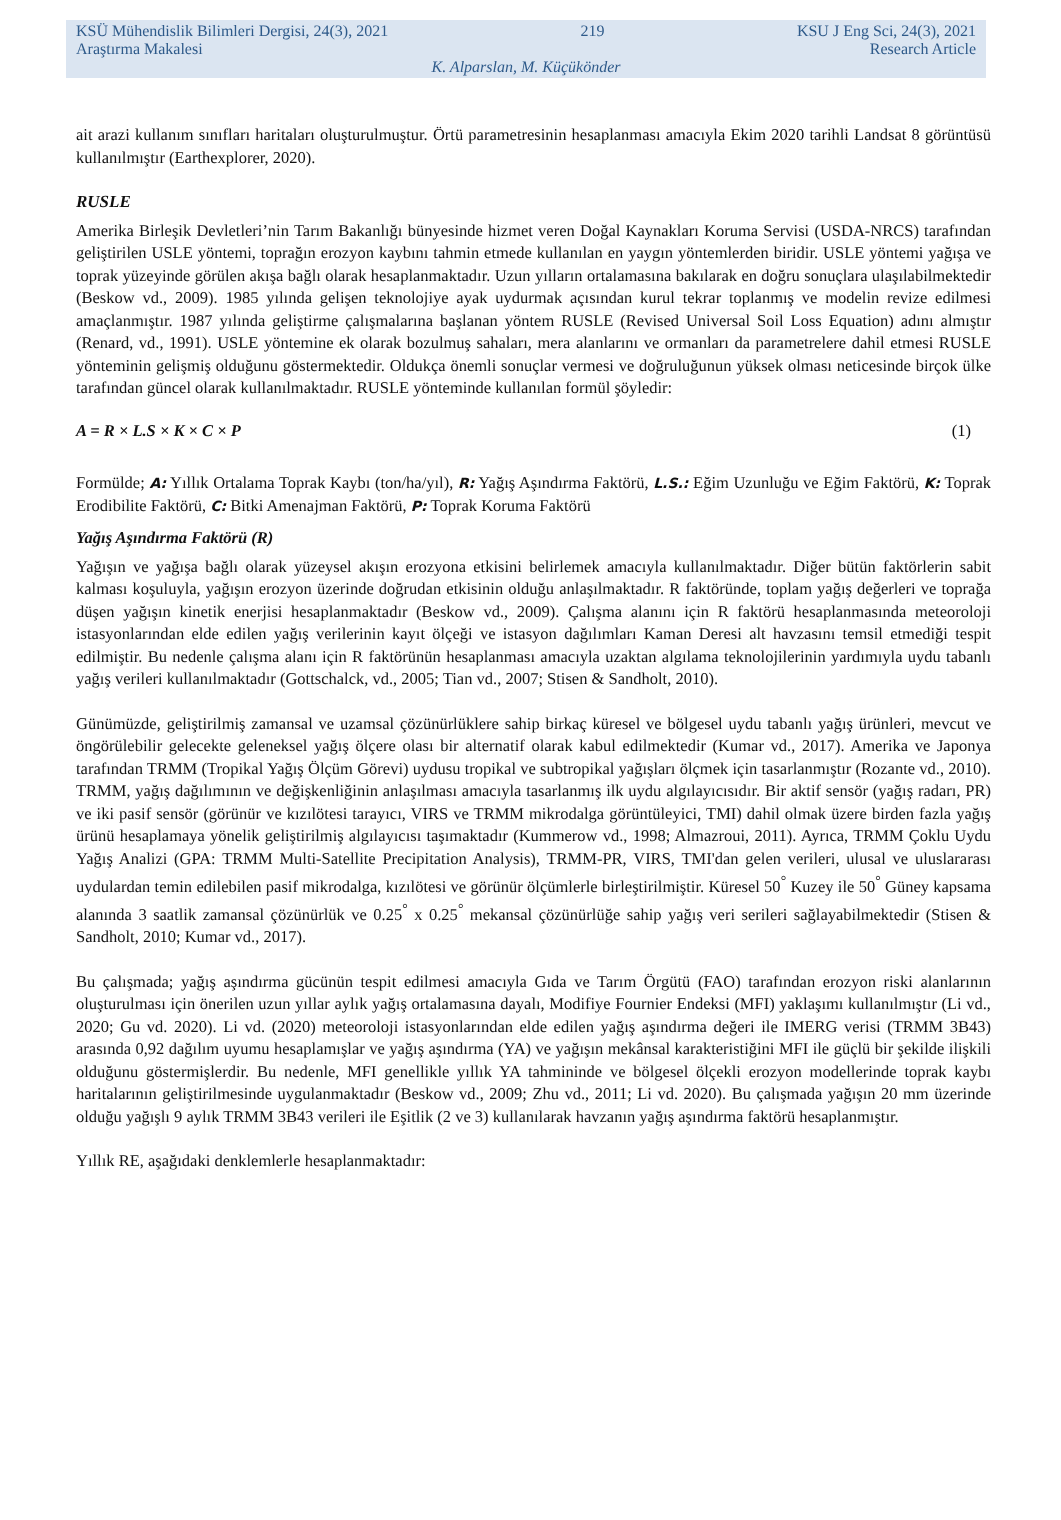KSÜ Mühendislik Bilimleri Dergisi, 24(3), 2021 219 KSU J Eng Sci, 24(3), 2021
Araştırma Makalesi Research Article
K. Alparslan, M. Küçükönder
ait arazi kullanım sınıfları haritaları oluşturulmuştur. Örtü parametresinin hesaplanması amacıyla Ekim 2020 tarihli Landsat 8 görüntüsü kullanılmıştır (Earthexplorer, 2020).
RUSLE
Amerika Birleşik Devletleri’nin Tarım Bakanlığı bünyesinde hizmet veren Doğal Kaynakları Koruma Servisi (USDA-NRCS) tarafından geliştirilen USLE yöntemi, toprağın erozyon kaybını tahmin etmede kullanılan en yaygın yöntemlerden biridir. USLE yöntemi yağışa ve toprak yüzeyinde görülen akışa bağlı olarak hesaplanmaktadır. Uzun yılların ortalamasına bakılarak en doğru sonuçlara ulaşılabilmektedir (Beskow vd., 2009). 1985 yılında gelişen teknolojiye ayak uydurmak açısından kurul tekrar toplanmış ve modelin revize edilmesi amaçlanmıştır. 1987 yılında geliştirme çalışmalarına başlanan yöntem RUSLE (Revised Universal Soil Loss Equation) adını almıştır (Renard, vd., 1991). USLE yöntemine ek olarak bozulmuş sahaları, mera alanlarını ve ormanları da parametrelere dahil etmesi RUSLE yönteminin gelişmiş olduğunu göstermektedir. Oldukça önemli sonuçlar vermesi ve doğruluğunun yüksek olması neticesinde birçok ülke tarafından güncel olarak kullanılmaktadır. RUSLE yönteminde kullanılan formül şöyledir:
A = R × L.S × K × C × P (1)
Formülde; A: Yıllık Ortalama Toprak Kaybı (ton/ha/yıl), R: Yağış Aşındırma Faktörü, L.S.: Eğim Uzunluğu ve Eğim Faktörü, K: Toprak Erodibilite Faktörü, C: Bitki Amenajman Faktörü, P: Toprak Koruma Faktörü
Yağış Aşındırma Faktörü (R)
Yağışın ve yağışa bağlı olarak yüzeysel akışın erozyona etkisini belirlemek amacıyla kullanılmaktadır. Diğer bütün faktörlerin sabit kalması koşuluyla, yağışın erozyon üzerinde doğrudan etkisinin olduğu anlaşılmaktadır. R faktöründe, toplam yağış değerleri ve toprağa düşen yağışın kinetik enerjisi hesaplanmaktadır (Beskow vd., 2009). Çalışma alanını için R faktörü hesaplanmasında meteoroloji istasyonlarından elde edilen yağış verilerinin kayıt ölçeği ve istasyon dağılımları Kaman Deresi alt havzasını temsil etmediği tespit edilmiştir. Bu nedenle çalışma alanı için R faktörünün hesaplanması amacıyla uzaktan algılama teknolojilerinin yardımıyla uydu tabanlı yağış verileri kullanılmaktadır (Gottschalck, vd., 2005; Tian vd., 2007; Stisen & Sandholt, 2010).
Günümüzde, geliştirilmiş zamansal ve uzamsal çözünürlüklere sahip birkaç küresel ve bölgesel uydu tabanlı yağış ürünleri, mevcut ve öngörülebilir gelecekte geleneksel yağış ölçere olası bir alternatif olarak kabul edilmektedir (Kumar vd., 2017). Amerika ve Japonya tarafından TRMM (Tropikal Yağış Ölçüm Görevi) uydusu tropikal ve subtropikal yağışları ölçmek için tasarlanmıştır (Rozante vd., 2010). TRMM, yağış dağılımının ve değişkenliğinin anlaşılması amacıyla tasarlanmış ilk uydu algılayıcısıdır. Bir aktif sensör (yağış radarı, PR) ve iki pasif sensör (görünür ve kızılötesi tarayıcı, VIRS ve TRMM mikrodalga görüntüleyici, TMI) dahil olmak üzere birden fazla yağış ürünü hesaplamaya yönelik geliştirilmiş algılayıcısı taşımaktadır (Kummerow vd., 1998; Almazroui, 2011). Ayrıca, TRMM Çoklu Uydu Yağış Analizi (GPA: TRMM Multi-Satellite Precipitation Analysis), TRMM-PR, VIRS, TMI'dan gelen verileri, ulusal ve uluslararası uydulardan temin edilebilen pasif mikrodalga, kızılötesi ve görünür ölçümlerle birleştirilmiştir. Küresel 50<sup>°</sup> Kuzey ile 50<sup>°</sup> Güney kapsama alanında 3 saatlik zamansal çözünürlük ve 0.25<sup>°</sup> x 0.25<sup>°</sup> mekansal çözünürlüğe sahip yağış veri serileri sağlayabilmektedir (Stisen & Sandholt, 2010; Kumar vd., 2017).
Bu çalışmada; yağış aşındırma gücünün tespit edilmesi amacıyla Gıda ve Tarım Örgütü (FAO) tarafından erozyon riski alanlarının oluşturulması için önerilen uzun yıllar aylık yağış ortalamasına dayalı, Modifiye Fournier Endeksi (MFI) yaklaşımı kullanılmıştır (Li vd., 2020; Gu vd. 2020). Li vd. (2020) meteoroloji istasyonlarından elde edilen yağış aşındırma değeri ile IMERG verisi (TRMM 3B43) arasında 0,92 dağılım uyumu hesaplamışlar ve yağış aşındırma (YA) ve yağışın mekânsal karakteristiğini MFI ile güçlü bir şekilde ilişkili olduğunu göstermişlerdir. Bu nedenle, MFI genellikle yıllık YA tahmininde ve bölgesel ölçekli erozyon modellerinde toprak kaybı haritalarının geliştirilmesinde uygulanmaktadır (Beskow vd., 2009; Zhu vd., 2011; Li vd. 2020). Bu çalışmada yağışın 20 mm üzerinde olduğu yağışlı 9 aylık TRMM 3B43 verileri ile Eşitlik (2 ve 3) kullanılarak havzanın yağış aşındırma faktörü hesaplanmıştır.
Yıllık RE, aşağıdaki denklemlerle hesaplanmaktadır: